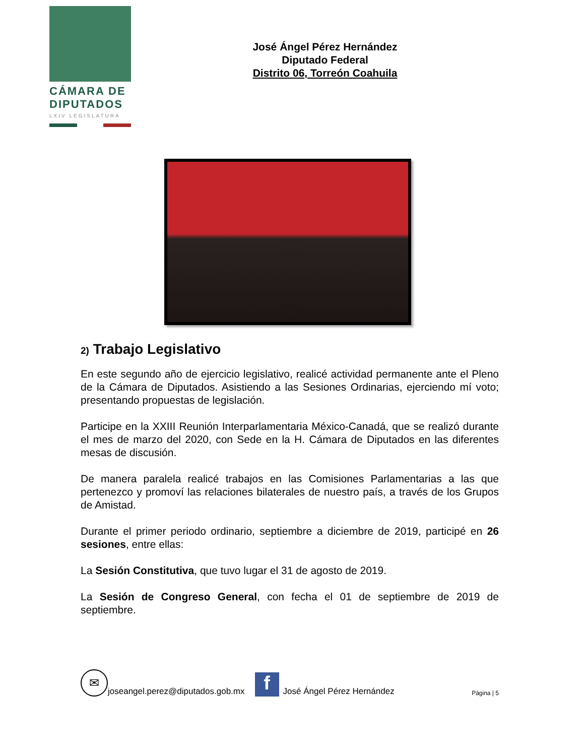CÁMARA DE
DIPUTADOS
LXIV LEGISLATURA
José Ángel Pérez Hernández
Diputado Federal
Distrito 06, Torreón Coahuila
2) Trabajo Legislativo
En este segundo año de ejercicio legislativo, realicé actividad permanente ante el Pleno de la Cámara de Diputados. Asistiendo a las Sesiones Ordinarias, ejerciendo mí voto; presentando propuestas de legislación.
Participe en la XXIII Reunión Interparlamentaria México-Canadá, que se realizó durante el mes de marzo del 2020, con Sede en la H. Cámara de Diputados en las diferentes mesas de discusión.
De manera paralela realicé trabajos en las Comisiones Parlamentarias a las que pertenezco y promoví las relaciones bilaterales de nuestro país, a través de los Grupos de Amistad.
Durante el primer periodo ordinario, septiembre a diciembre de 2019, participé en 26 sesiones, entre ellas:
La Sesión Constitutiva, que tuvo lugar el 31 de agosto de 2019.
La Sesión de Congreso General, con fecha el 01 de septiembre de 2019 de septiembre.
✉
joseangel.perez@diputados.gob.mx
f
José Ángel Pérez Hernández Página | 5